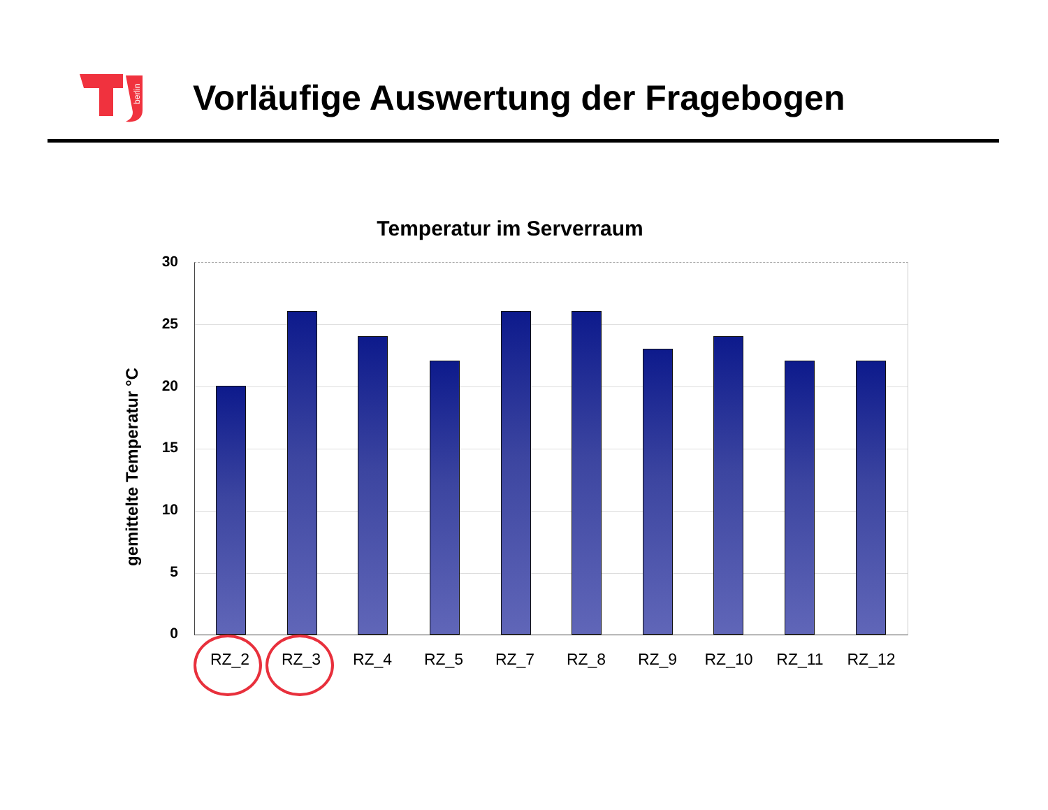berlin
Vorläufige Auswertung der Fragebogen
Temperatur im Serverraum
gemittelte Temperatur °C
30
25
20
15
10
5
0
RZ_2 RZ_3 RZ_4 RZ_5 RZ_7 RZ_8 RZ_9 RZ_10 RZ_11 RZ_12